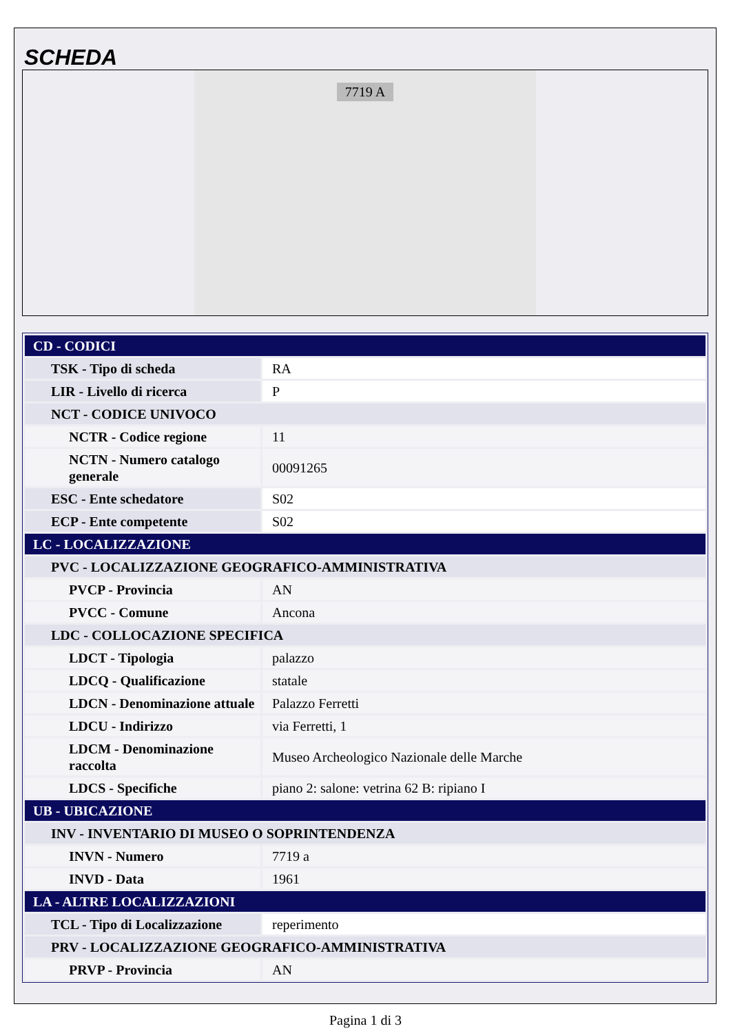SCHEDA
7719 A
| CD - CODICI | |
| TSK - Tipo di scheda | RA |
| LIR - Livello di ricerca | P |
| NCT - CODICE UNIVOCO | |
| NCTR - Codice regione | 11 |
| NCTN - Numero catalogo generale | 00091265 |
| ESC - Ente schedatore | S02 |
| ECP - Ente competente | S02 |
| LC - LOCALIZZAZIONE | |
| PVC - LOCALIZZAZIONE GEOGRAFICO-AMMINISTRATIVA | |
| PVCP - Provincia | AN |
| PVCC - Comune | Ancona |
| LDC - COLLOCAZIONE SPECIFICA | |
| LDCT - Tipologia | palazzo |
| LDCQ - Qualificazione | statale |
| LDCN - Denominazione attuale | Palazzo Ferretti |
| LDCU - Indirizzo | via Ferretti, 1 |
| LDCM - Denominazione raccolta | Museo Archeologico Nazionale delle Marche |
| LDCS - Specifiche | piano 2: salone: vetrina 62 B: ripiano I |
| UB - UBICAZIONE | |
| INV - INVENTARIO DI MUSEO O SOPRINTENDENZA | |
| INVN - Numero | 7719 a |
| INVD - Data | 1961 |
| LA - ALTRE LOCALIZZAZIONI | |
| TCL - Tipo di Localizzazione | reperimento |
| PRV - LOCALIZZAZIONE GEOGRAFICO-AMMINISTRATIVA | |
| PRVP - Provincia | AN |
Pagina 1 di 3